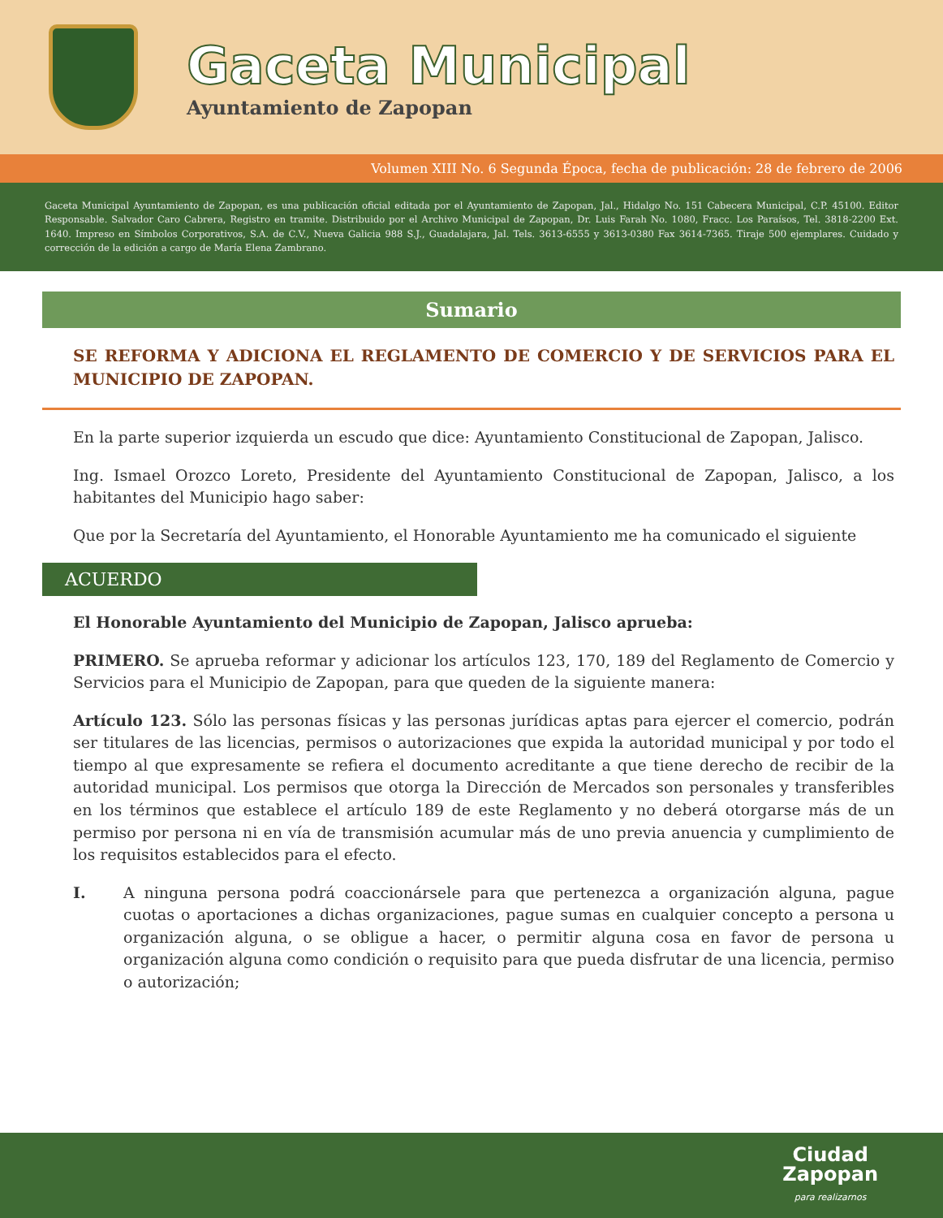Gaceta Municipal
Ayuntamiento de Zapopan
Volumen XIII No. 6 Segunda Época, fecha de publicación: 28 de febrero de 2006
Gaceta Municipal Ayuntamiento de Zapopan, es una publicación oficial editada por el Ayuntamiento de Zapopan, Jal., Hidalgo No. 151 Cabecera Municipal, C.P. 45100. Editor Responsable. Salvador Caro Cabrera, Registro en tramite. Distribuido por el Archivo Municipal de Zapopan, Dr. Luis Farah No. 1080, Fracc. Los Paraísos, Tel. 3818-2200 Ext. 1640. Impreso en Símbolos Corporativos, S.A. de C.V., Nueva Galicia 988 S.J., Guadalajara, Jal. Tels. 3613-6555 y 3613-0380 Fax 3614-7365. Tiraje 500 ejemplares. Cuidado y corrección de la edición a cargo de María Elena Zambrano.
Sumario
SE REFORMA Y ADICIONA EL REGLAMENTO DE COMERCIO Y DE SERVICIOS PARA EL MUNICIPIO DE ZAPOPAN.
En la parte superior izquierda un escudo que dice: Ayuntamiento Constitucional de Zapopan, Jalisco.
Ing. Ismael Orozco Loreto, Presidente del Ayuntamiento Constitucional de Zapopan, Jalisco, a los habitantes del Municipio hago saber:
Que por la Secretaría del Ayuntamiento, el Honorable Ayuntamiento me ha comunicado el siguiente
ACUERDO
El Honorable Ayuntamiento del Municipio de Zapopan, Jalisco aprueba:
PRIMERO. Se aprueba reformar y adicionar los artículos 123, 170, 189 del Reglamento de Comercio y Servicios para el Municipio de Zapopan, para que queden de la siguiente manera:
Artículo 123. Sólo las personas físicas y las personas jurídicas aptas para ejercer el comercio, podrán ser titulares de las licencias, permisos o autorizaciones que expida la autoridad municipal y por todo el tiempo al que expresamente se refiera el documento acreditante a que tiene derecho de recibir de la autoridad municipal. Los permisos que otorga la Dirección de Mercados son personales y transferibles en los términos que establece el artículo 189 de este Reglamento y no deberá otorgarse más de un permiso por persona ni en vía de transmisión acumular más de uno previa anuencia y cumplimiento de los requisitos establecidos para el efecto.
I. A ninguna persona podrá coaccionársele para que pertenezca a organización alguna, pague cuotas o aportaciones a dichas organizaciones, pague sumas en cualquier concepto a persona u organización alguna, o se obligue a hacer, o permitir alguna cosa en favor de persona u organización alguna como condición o requisito para que pueda disfrutar de una licencia, permiso o autorización;
Ciudad
Zapopan
para realizarnos